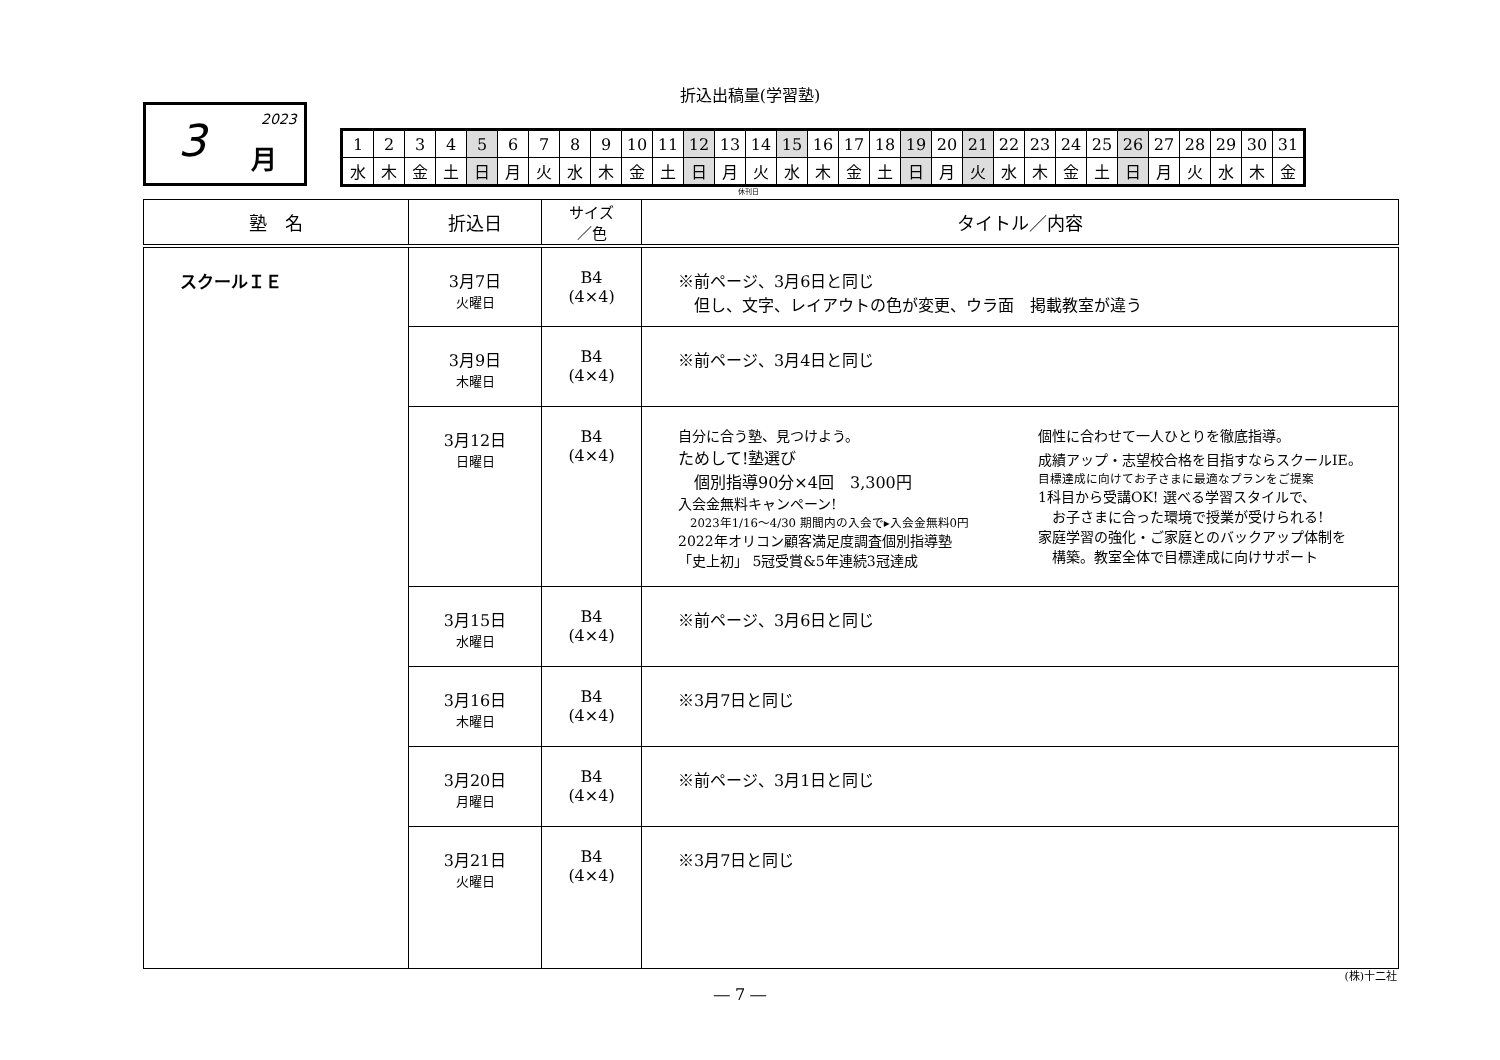折込出稿量(学習塾)
2023 3 月
| 1 | 2 | 3 | 4 | 5 | 6 | 7 | 8 | 9 | 10 | 11 | 12 | 13 | 14 | 15 | 16 | 17 | 18 | 19 | 20 | 21 | 22 | 23 | 24 | 25 | 26 | 27 | 28 | 29 | 30 | 31 |
| 水 | 木 | 金 | 土 | 日 | 月 | 火 | 水 | 木 | 金 | 土 | 日 | 月 | 火 | 水 | 木 | 金 | 土 | 日 | 月 | 火 | 水 | 木 | 金 | 土 | 日 | 月 | 火 | 水 | 木 | 金 |
休刊日
| 塾 名 | 折込日 | サイズ ／色 | タイトル／内容 |
| --- | --- | --- | --- |
| スクールＩＥ | 3月7日 火曜日 | B4 (4×4) | ※前ページ、3月6日と同じ 但し、文字、レイアウトの色が変更、ウラ面 掲載教室が違う |
| | 3月9日 木曜日 | B4 (4×4) | ※前ページ、3月4日と同じ |
| | 3月12日 日曜日 | B4 (4×4) | 自分に合う塾、見つけよう。 ためして!塾選び 個別指導90分×4回 3,300円 入会金無料キャンペーン! 2023年1/16～4/30 期間内の入会で▸入会金無料0円 2022年オリコン顧客満足度調査個別指導塾 「史上初」 5冠受賞&5年連続3冠達成 個性に合わせて一人ひとりを徹底指導。 成績アップ・志望校合格を目指すならスクールIE。 目標達成に向けてお子さまに最適なプランをご提案 1科目から受講OK! 選べる学習スタイルで、 お子さまに合った環境で授業が受けられる! 家庭学習の強化・ご家庭とのバックアップ体制を 構築。教室全体で目標達成に向けサポート |
| | 3月15日 水曜日 | B4 (4×4) | ※前ページ、3月6日と同じ |
| | 3月16日 木曜日 | B4 (4×4) | ※3月7日と同じ |
| | 3月20日 月曜日 | B4 (4×4) | ※前ページ、3月1日と同じ |
| | 3月21日 火曜日 | B4 (4×4) | ※3月7日と同じ |
(株)十二社
― 7 ―